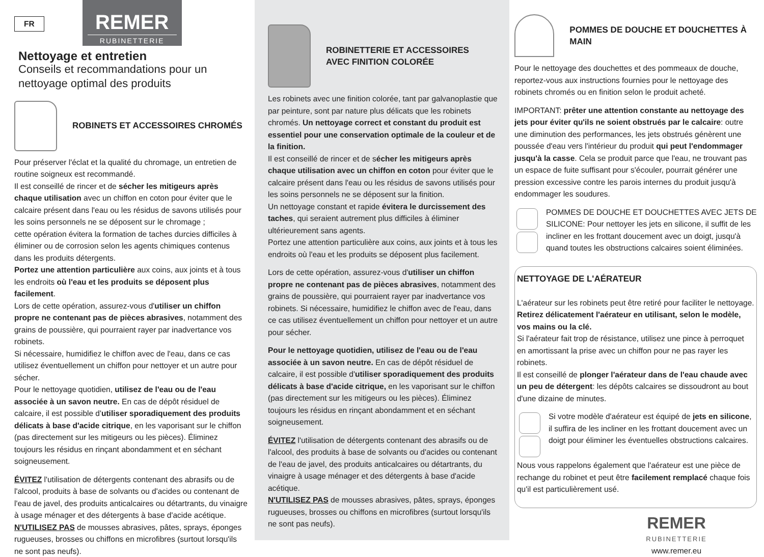FR REMER RUBINETTERIE
Nettoyage et entretien
Conseils et recommandations pour un nettoyage optimal des produits
ROBINETS ET ACCESSOIRES CHROMÉS
Pour préserver l'éclat et la qualité du chromage, un entretien de routine soigneux est recommandé.
Il est conseillé de rincer et de sécher les mitigeurs après chaque utilisation avec un chiffon en coton pour éviter que le calcaire présent dans l'eau ou les résidus de savons utilisés pour les soins personnels ne se déposent sur le chromage ;
cette opération évitera la formation de taches durcies difficiles à éliminer ou de corrosion selon les agents chimiques contenus dans les produits détergents.
Portez une attention particulière aux coins, aux joints et à tous les endroits où l'eau et les produits se déposent plus facilement.
Lors de cette opération, assurez-vous d'utiliser un chiffon propre ne contenant pas de pièces abrasives, notamment des grains de poussière, qui pourraient rayer par inadvertance vos robinets.
Si nécessaire, humidifiez le chiffon avec de l'eau, dans ce cas utilisez éventuellement un chiffon pour nettoyer et un autre pour sécher.
Pour le nettoyage quotidien, utilisez de l'eau ou de l'eau associée à un savon neutre. En cas de dépôt résiduel de calcaire, il est possible d'utiliser sporadiquement des produits délicats à base d'acide citrique, en les vaporisant sur le chiffon (pas directement sur les mitigeurs ou les pièces). Éliminez toujours les résidus en rinçant abondamment et en séchant soigneusement.
ÉVITEZ l'utilisation de détergents contenant des abrasifs ou de l'alcool, produits à base de solvants ou d'acides ou contenant de l'eau de javel, des produits anticalcaires ou détartrants, du vinaigre à usage ménager et des détergents à base d'acide acétique.
N'UTILISEZ PAS de mousses abrasives, pâtes, sprays, éponges rugueuses, brosses ou chiffons en microfibres (surtout lorsqu'ils ne sont pas neufs).
ROBINETTERIE ET ACCESSOIRES
AVEC FINITION COLORÉE
Les robinets avec une finition colorée, tant par galvanoplastie que par peinture, sont par nature plus délicats que les robinets chromés. Un nettoyage correct et constant du produit est essentiel pour une conservation optimale de la couleur et de la finition.
Il est conseillé de rincer et de sécher les mitigeurs après chaque utilisation avec un chiffon en coton pour éviter que le calcaire présent dans l'eau ou les résidus de savons utilisés pour les soins personnels ne se déposent sur la finition.
Un nettoyage constant et rapide évitera le durcissement des taches, qui seraient autrement plus difficiles à éliminer ultérieurement sans agents.
Portez une attention particulière aux coins, aux joints et à tous les endroits où l'eau et les produits se déposent plus facilement.
Lors de cette opération, assurez-vous d'utiliser un chiffon propre ne contenant pas de pièces abrasives, notamment des grains de poussière, qui pourraient rayer par inadvertance vos robinets. Si nécessaire, humidifiez le chiffon avec de l'eau, dans ce cas utilisez éventuellement un chiffon pour nettoyer et un autre pour sécher.
Pour le nettoyage quotidien, utilisez de l'eau ou de l'eau associée à un savon neutre. En cas de dépôt résiduel de calcaire, il est possible d'utiliser sporadiquement des produits délicats à base d'acide citrique, en les vaporisant sur le chiffon (pas directement sur les mitigeurs ou les pièces). Éliminez toujours les résidus en rinçant abondamment et en séchant soigneusement.
ÉVITEZ l'utilisation de détergents contenant des abrasifs ou de l'alcool, des produits à base de solvants ou d'acides ou contenant de l'eau de javel, des produits anticalcaires ou détartrants, du vinaigre à usage ménager et des détergents à base d'acide acétique.
N'UTILISEZ PAS de mousses abrasives, pâtes, sprays, éponges rugueuses, brosses ou chiffons en microfibres (surtout lorsqu'ils ne sont pas neufs).
POMMES DE DOUCHE ET DOUCHETTES À MAIN
Pour le nettoyage des douchettes et des pommeaux de douche, reportez-vous aux instructions fournies pour le nettoyage des robinets chromés ou en finition selon le produit acheté.
IMPORTANT: prêter une attention constante au nettoyage des jets pour éviter qu'ils ne soient obstrués par le calcaire: outre une diminution des performances, les jets obstrués génèrent une poussée d'eau vers l'intérieur du produit qui peut l'endommager jusqu'à la casse. Cela se produit parce que l'eau, ne trouvant pas un espace de fuite suffisant pour s'écouler, pourrait générer une pression excessive contre les parois internes du produit jusqu'à endommager les soudures.
POMMES DE DOUCHE ET DOUCHETTES AVEC JETS DE SILICONE: Pour nettoyer les jets en silicone, il suffit de les incliner en les frottant doucement avec un doigt, jusqu'à quand toutes les obstructions calcaires soient éliminées.
NETTOYAGE DE L'AÉRATEUR
L'aérateur sur les robinets peut être retiré pour faciliter le nettoyage. Retirez délicatement l'aérateur en utilisant, selon le modèle, vos mains ou la clé.
Si l'aérateur fait trop de résistance, utilisez une pince à perroquet en amortissant la prise avec un chiffon pour ne pas rayer les robinets.
Il est conseillé de plonger l'aérateur dans de l'eau chaude avec un peu de détergent: les dépôts calcaires se dissoudront au bout d'une dizaine de minutes.
Si votre modèle d'aérateur est équipé de jets en silicone, il suffira de les incliner en les frottant doucement avec un doigt pour éliminer les éventuelles obstructions calcaires.
Nous vous rappelons également que l'aérateur est une pièce de rechange du robinet et peut être facilement remplacé chaque fois qu'il est particulièrement usé.
REMER
RUBINETTERIE
www.remer.eu